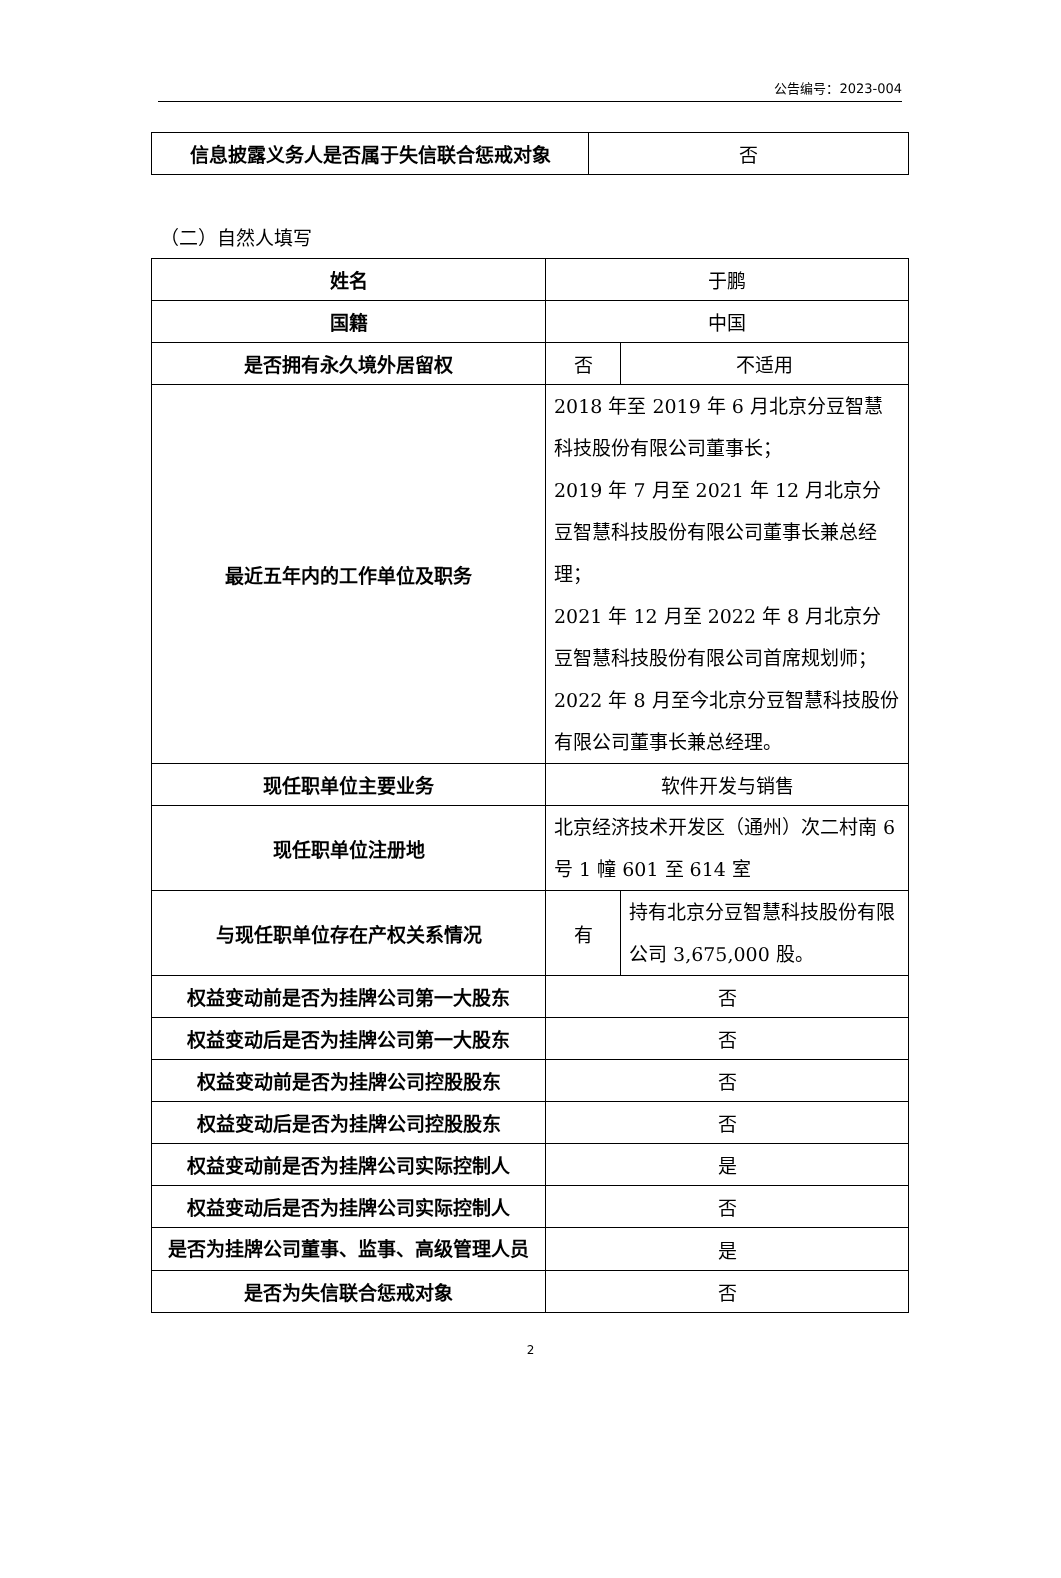公告编号：2023-004
| 信息披露义务人是否属于失信联合惩戒对象 | 否 |
（二）自然人填写
| 姓名 | 于鹏 | |
| 国籍 | 中国 | |
| 是否拥有永久境外居留权 | 否 | 不适用 |
| 最近五年内的工作单位及职务 | 2018 年至 2019 年 6 月北京分豆智慧科技股份有限公司董事长； 2019 年 7 月至 2021 年 12 月北京分豆智慧科技股份有限公司董事长兼总经理； 2021 年 12 月至 2022 年 8 月北京分豆智慧科技股份有限公司首席规划师； 2022 年 8 月至今北京分豆智慧科技股份有限公司董事长兼总经理。 | |
| 现任职单位主要业务 | 软件开发与销售 | |
| 现任职单位注册地 | 北京经济技术开发区（通州）次二村南 6 号 1 幢 601 至 614 室 | |
| 与现任职单位存在产权关系情况 | 有 | 持有北京分豆智慧科技股份有限公司 3,675,000 股。 |
| 权益变动前是否为挂牌公司第一大股东 | 否 | |
| 权益变动后是否为挂牌公司第一大股东 | 否 | |
| 权益变动前是否为挂牌公司控股股东 | 否 | |
| 权益变动后是否为挂牌公司控股股东 | 否 | |
| 权益变动前是否为挂牌公司实际控制人 | 是 | |
| 权益变动后是否为挂牌公司实际控制人 | 否 | |
| 是否为挂牌公司董事、监事、高级管理人员 | 是 | |
| 是否为失信联合惩戒对象 | 否 | |
2